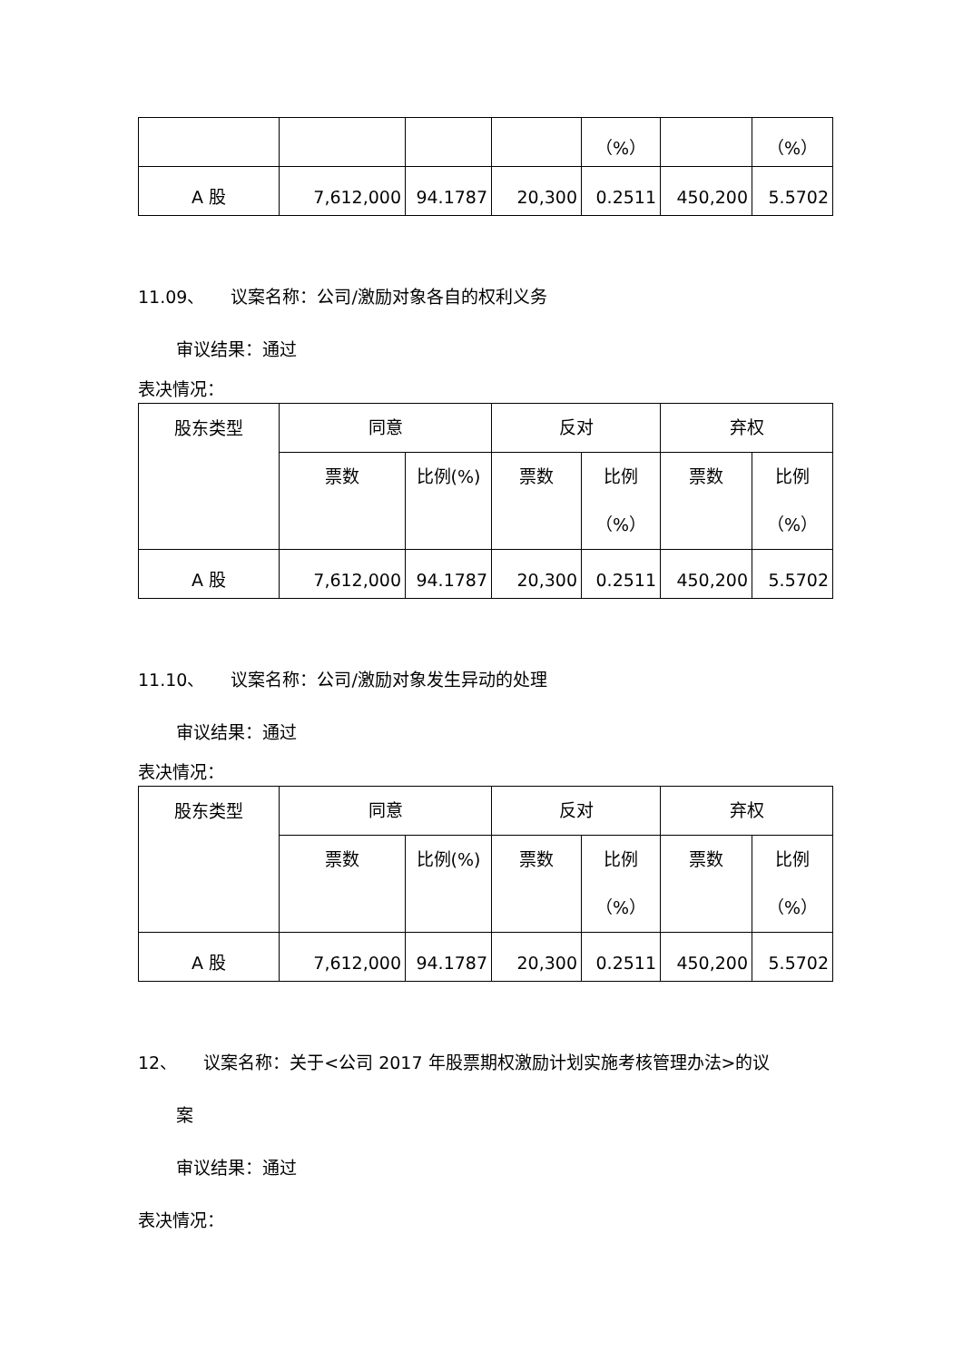| | | | | （%） | | （%） |
| A 股 | 7,612,000 | 94.1787 | 20,300 | 0.2511 | 450,200 | 5.5702 |
11.09、　　议案名称：公司/激励对象各自的权利义务
审议结果：通过
表决情况：
| 股东类型 | 同意 | | 反对 | | 弃权 | |
| | 票数 | 比例(%) | 票数 | 比例 （%） | 票数 | 比例 （%） |
| A 股 | 7,612,000 | 94.1787 | 20,300 | 0.2511 | 450,200 | 5.5702 |
11.10、　　议案名称：公司/激励对象发生异动的处理
审议结果：通过
表决情况：
| 股东类型 | 同意 | | 反对 | | 弃权 | |
| | 票数 | 比例(%) | 票数 | 比例 （%） | 票数 | 比例 （%） |
| A 股 | 7,612,000 | 94.1787 | 20,300 | 0.2511 | 450,200 | 5.5702 |
12、　　议案名称：关于<公司 2017 年股票期权激励计划实施考核管理办法>的议
案
审议结果：通过
表决情况：